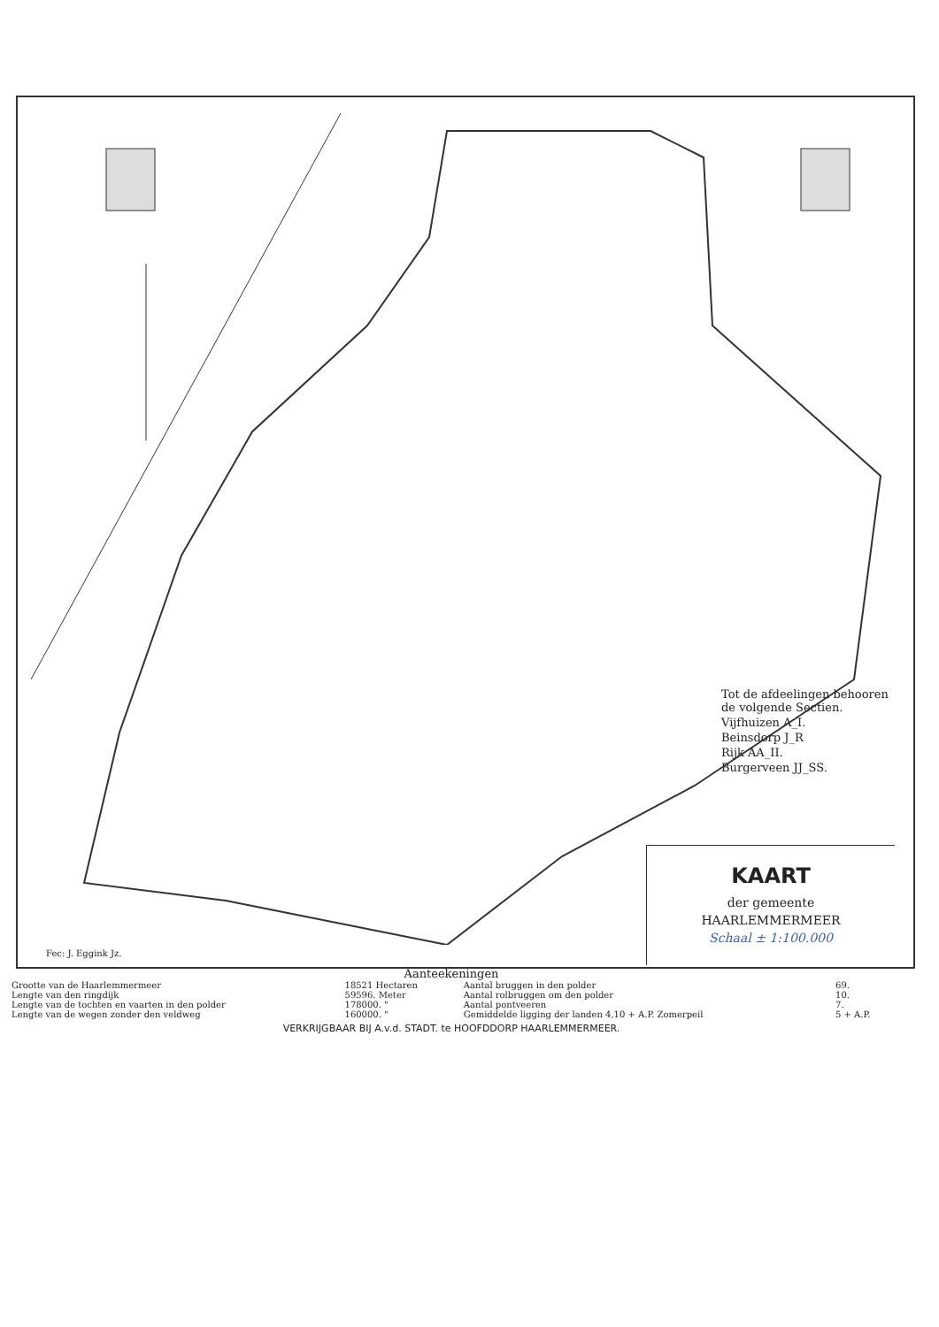Tot de afdeelingen behooren de volgende Sectien.
Vijfhuizen A_I.
Beinsdorp J_R
Rijk AA_II.
Burgerveen JJ_SS.
KAART
der gemeente
HAARLEMMERMEER
Schaal ± 1:100.000
Fec: J. Eggink Jz.
Aanteekeningen
| Grootte van de Haarlemmermeer | 18521 Hectaren | Aantal bruggen in den polder | 69. |
| Lengte van den ringdijk | 59596. Meter | Aantal rolbruggen om den polder | 10. |
| Lengte van de tochten en vaarten in den polder | 178000. " | Aantal pontveeren | 7. |
| Lengte van de wegen zonder den veldweg | 160000. " | Gemiddelde ligging der landen 4,10 + A.P. Zomerpeil | 5 + A.P. |
VERKRIJGBAAR BIJ A.v.d. STADT. te HOOFDDORP HAARLEMMERMEER.